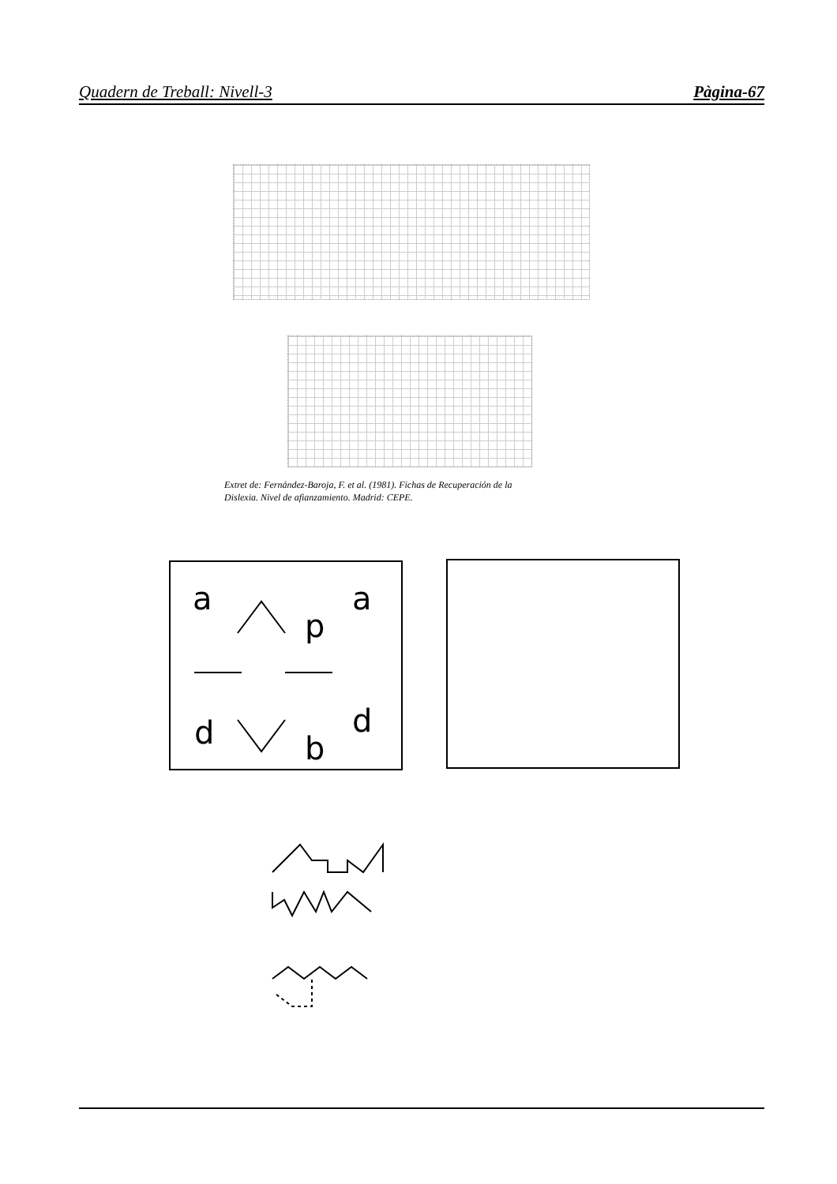Quadern de Treball: Nivell-3 Pàgina-67
Extret de: Fernández-Baroja, F. et al. (1981). Fichas de Recuperación de la
Dislexia. Nivel de afianzamiento. Madrid: CEPE.
a
a
p
d
d
b